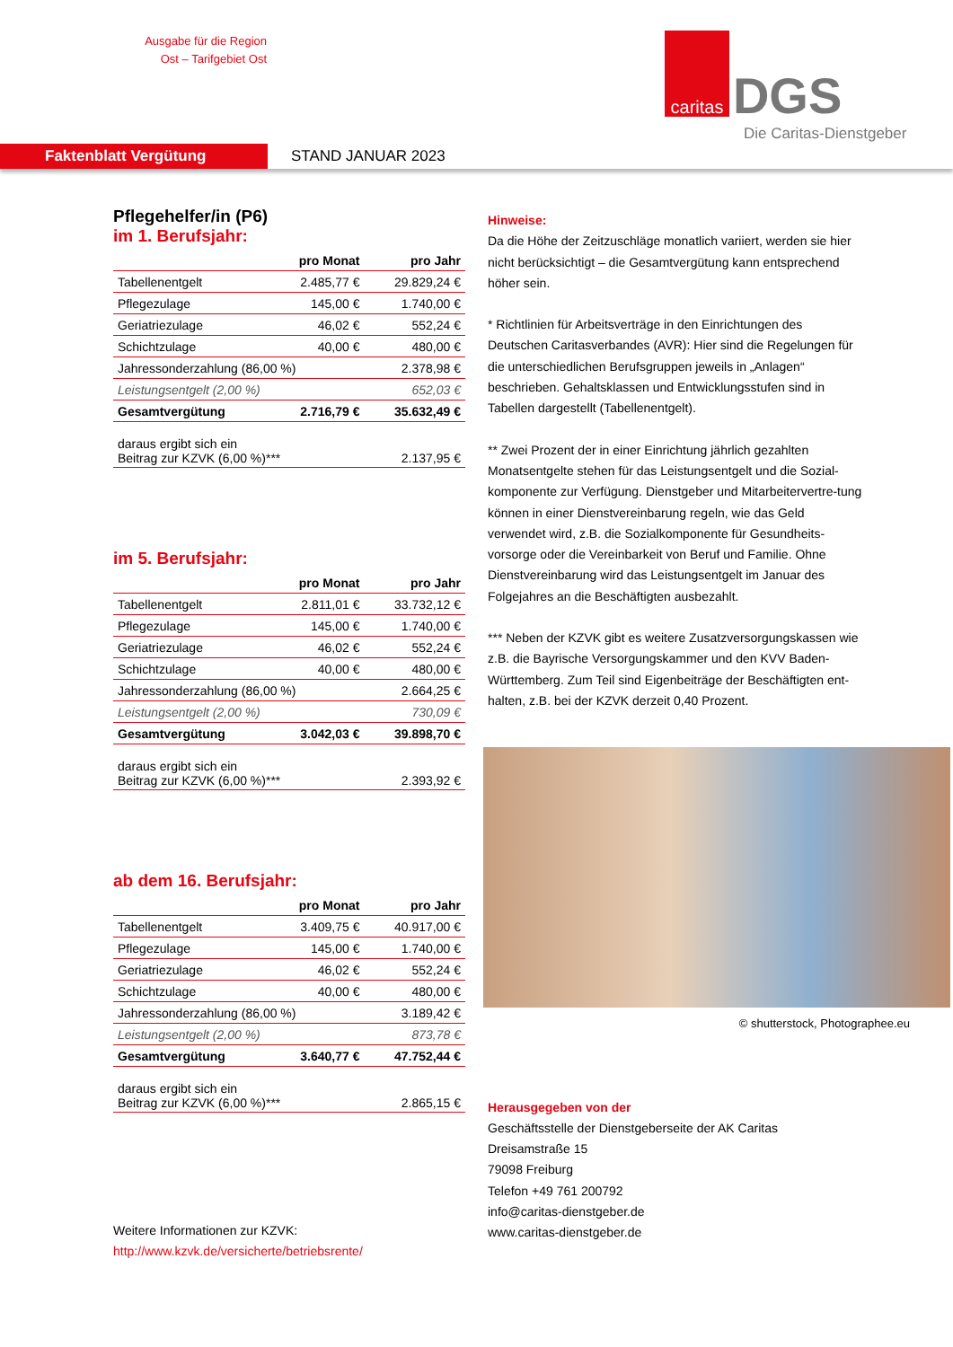Ausgabe für die Region
Ost – Tarifgebiet Ost
caritas
DGS
Die Caritas-Dienstgeber
Faktenblatt Vergütung
STAND JANUAR 2023
Pflegehelfer/in (P6)
im 1. Berufsjahr:
| | pro Monat | pro Jahr |
| --- | --- | --- |
| Tabellenentgelt | 2.485,77 € | 29.829,24 € |
| Pflegezulage | 145,00 € | 1.740,00 € |
| Geriatriezulage | 46,02 € | 552,24 € |
| Schichtzulage | 40,00 € | 480,00 € |
| Jahressonderzahlung (86,00 %) | | 2.378,98 € |
| Leistungsentgelt (2,00 %) | | 652,03 € |
| Gesamtvergütung | 2.716,79 € | 35.632,49 € |
| daraus ergibt sich ein Beitrag zur KZVK (6,00 %)*** | | 2.137,95 € |
im 5. Berufsjahr:
| | pro Monat | pro Jahr |
| --- | --- | --- |
| Tabellenentgelt | 2.811,01 € | 33.732,12 € |
| Pflegezulage | 145,00 € | 1.740,00 € |
| Geriatriezulage | 46,02 € | 552,24 € |
| Schichtzulage | 40,00 € | 480,00 € |
| Jahressonderzahlung (86,00 %) | | 2.664,25 € |
| Leistungsentgelt (2,00 %) | | 730,09 € |
| Gesamtvergütung | 3.042,03 € | 39.898,70 € |
| daraus ergibt sich ein Beitrag zur KZVK (6,00 %)*** | | 2.393,92 € |
ab dem 16. Berufsjahr:
| | pro Monat | pro Jahr |
| --- | --- | --- |
| Tabellenentgelt | 3.409,75 € | 40.917,00 € |
| Pflegezulage | 145,00 € | 1.740,00 € |
| Geriatriezulage | 46,02 € | 552,24 € |
| Schichtzulage | 40,00 € | 480,00 € |
| Jahressonderzahlung (86,00 %) | | 3.189,42 € |
| Leistungsentgelt (2,00 %) | | 873,78 € |
| Gesamtvergütung | 3.640,77 € | 47.752,44 € |
| daraus ergibt sich ein Beitrag zur KZVK (6,00 %)*** | | 2.865,15 € |
Weitere Informationen zur KZVK:
http://www.kzvk.de/versicherte/betriebsrente/
Hinweise:
Da die Höhe der Zeitzuschläge monatlich variiert, werden sie hier nicht berücksichtigt – die Gesamtvergütung kann entsprechend höher sein.
* Richtlinien für Arbeitsverträge in den Einrichtungen des Deutschen Caritasverbandes (AVR): Hier sind die Regelungen für die unterschiedlichen Berufsgruppen jeweils in „Anlagen“ beschrieben. Gehaltsklassen und Entwicklungsstufen sind in Tabellen dargestellt (Tabellenentgelt).
** Zwei Prozent der in einer Einrichtung jährlich gezahlten Monatsentgelte stehen für das Leistungsentgelt und die Sozial-komponente zur Verfügung. Dienstgeber und Mitarbeitervertre-tung können in einer Dienstvereinbarung regeln, wie das Geld verwendet wird, z.B. die Sozialkomponente für Gesundheits-vorsorge oder die Vereinbarkeit von Beruf und Familie. Ohne Dienstvereinbarung wird das Leistungsentgelt im Januar des Folgejahres an die Beschäftigten ausbezahlt.
*** Neben der KZVK gibt es weitere Zusatzversorgungskassen wie z.B. die Bayrische Versorgungskammer und den KVV Baden-Württemberg. Zum Teil sind Eigenbeiträge der Beschäftigten ent-halten, z.B. bei der KZVK derzeit 0,40 Prozent.
© shutterstock, Photographee.eu
Herausgegeben von der
Geschäftsstelle der Dienstgeberseite der AK Caritas
Dreisamstraße 15
79098 Freiburg
Telefon +49 761 200792
info@caritas-dienstgeber.de
www.caritas-dienstgeber.de